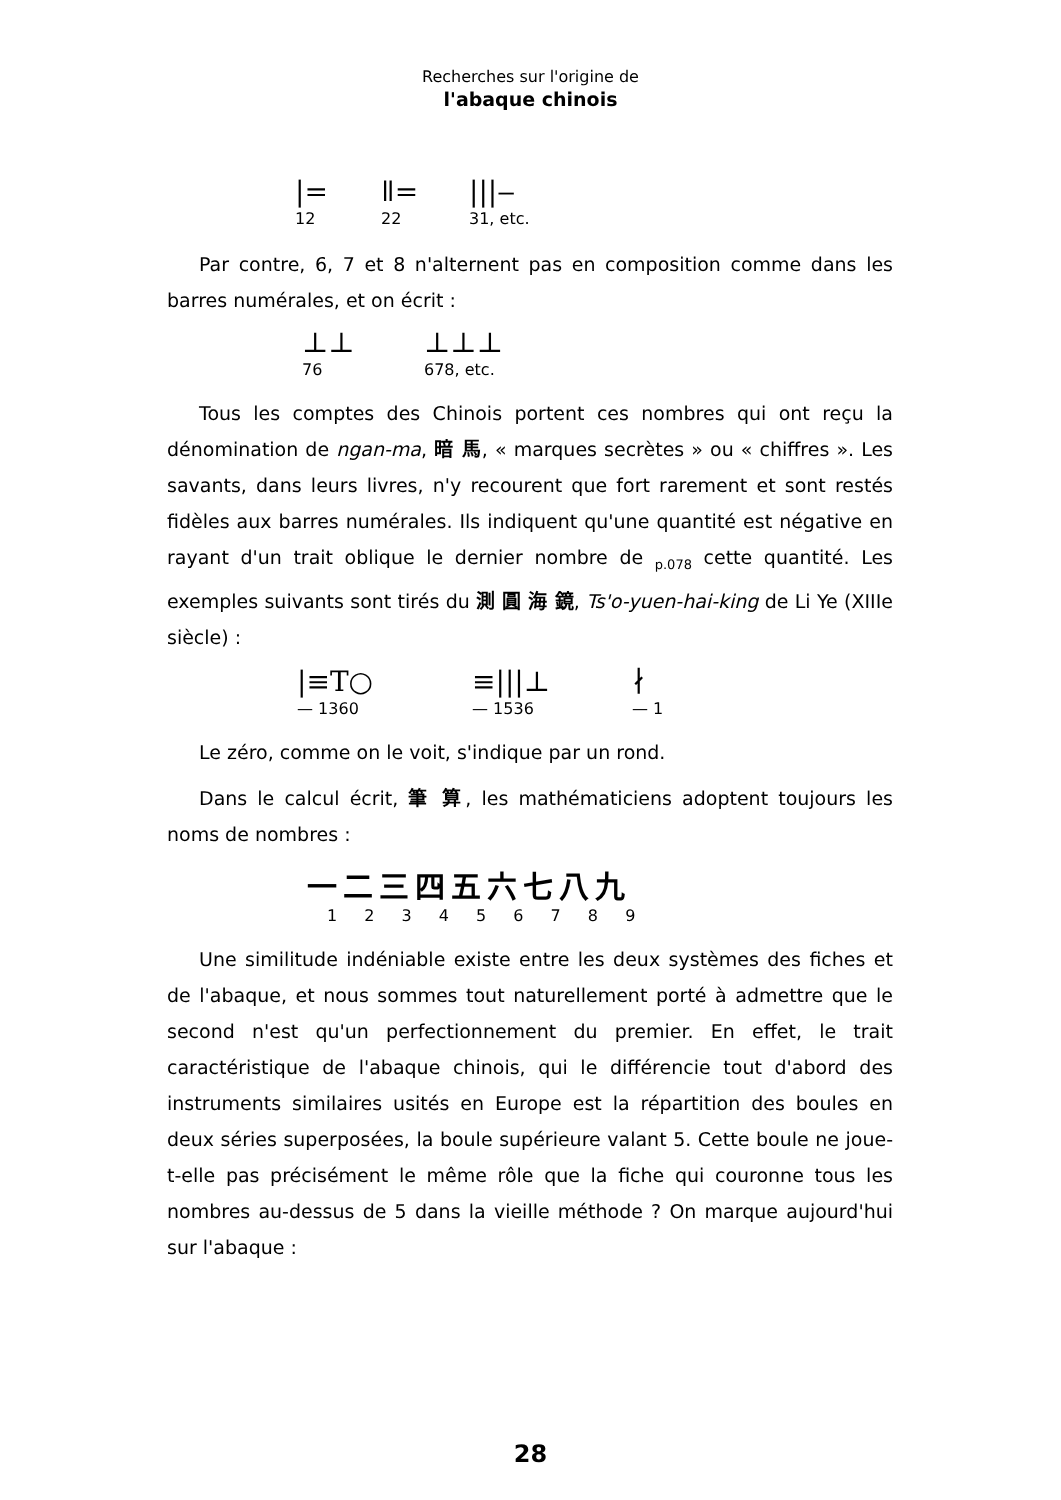Recherches sur l'origine de
l'abaque chinois
|=
12
ǁ=
22
|||‒
31, etc.
Par contre, 6, 7 et 8 n'alternent pas en composition comme dans les barres numérales, et on écrit :
⊥⊥
76
⊥⊥⊥
678, etc.
Tous les comptes des Chinois portent ces nombres qui ont reçu la dénomination de ngan-ma, 暗 馬, « marques secrètes » ou « chiffres ». Les savants, dans leurs livres, n'y recourent que fort rarement et sont restés fidèles aux barres numérales. Ils indiquent qu'une quantité est négative en rayant d'un trait oblique le dernier nombre de <sub>p.078</sub> cette quantité. Les exemples suivants sont tirés du 測 圓 海 鏡, Ts'o-yuen-hai-king de Li Ye (XIIIe siècle) :
|≡T○
— 1360
≡|||⊥
— 1536
∤
— 1
Le zéro, comme on le voit, s'indique par un rond.
Dans le calcul écrit, 筆 算, les mathématiciens adoptent toujours les noms de nombres :
一二三四五六七八九
1 2 3 4 5 6 7 8 9
Une similitude indéniable existe entre les deux systèmes des fiches et de l'abaque, et nous sommes tout naturellement porté à admettre que le second n'est qu'un perfectionnement du premier. En effet, le trait caractéristique de l'abaque chinois, qui le différencie tout d'abord des instruments similaires usités en Europe est la répartition des boules en deux séries superposées, la boule supérieure valant 5. Cette boule ne joue-t-elle pas précisément le même rôle que la fiche qui couronne tous les nombres au-dessus de 5 dans la vieille méthode ? On marque aujourd'hui sur l'abaque :
28